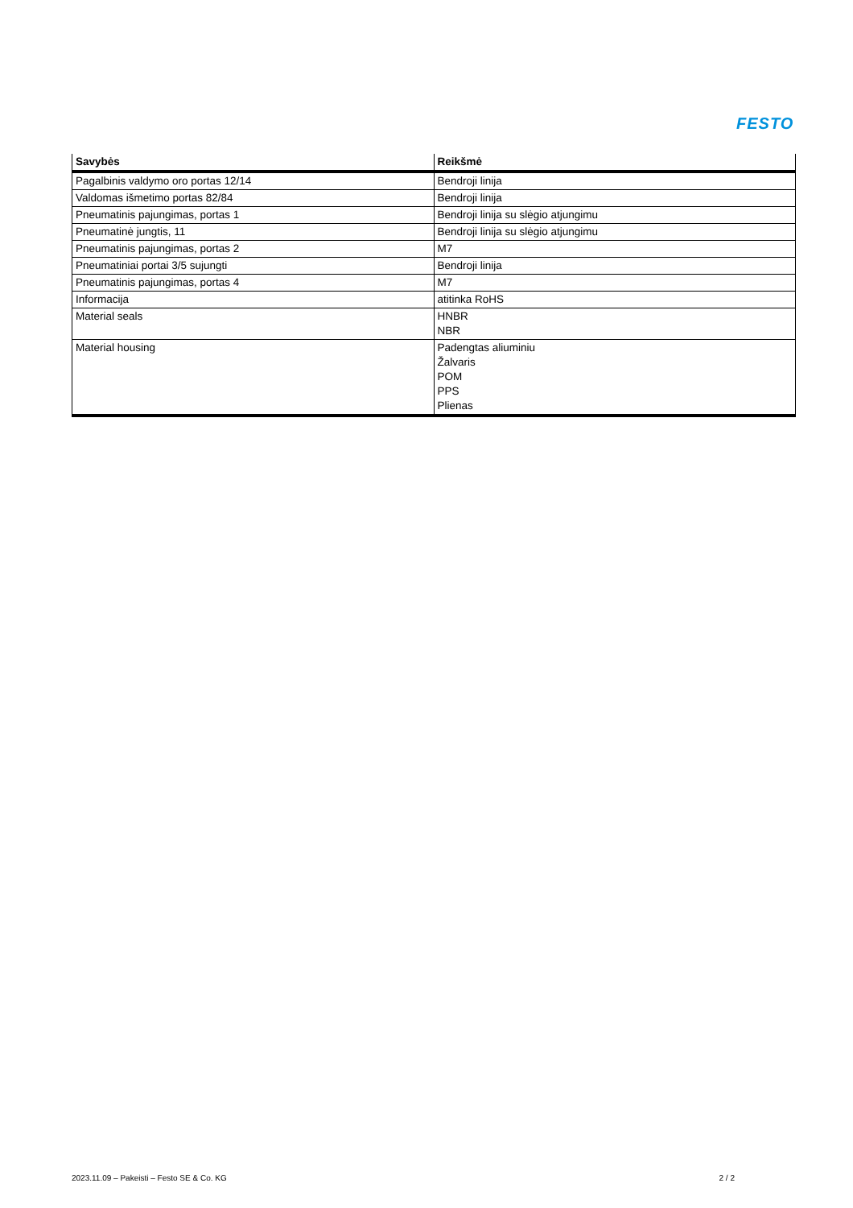FESTO
| Savybės | Reikšmė |
| --- | --- |
| Pagalbinis valdymo oro portas 12/14 | Bendroji linija |
| Valdomas išmetimo portas 82/84 | Bendroji linija |
| Pneumatinis pajungimas, portas 1 | Bendroji linija su slėgio atjungimu |
| Pneumatinė jungtis, 11 | Bendroji linija su slėgio atjungimu |
| Pneumatinis pajungimas, portas 2 | M7 |
| Pneumatiniai portai 3/5 sujungti | Bendroji linija |
| Pneumatinis pajungimas, portas 4 | M7 |
| Informacija | atitinka RoHS |
| Material seals | HNBR NBR |
| Material housing | Padengtas aliuminiu Žalvaris POM PPS Plienas |
2023.11.09 – Pakeisti – Festo SE & Co. KG 2 / 2